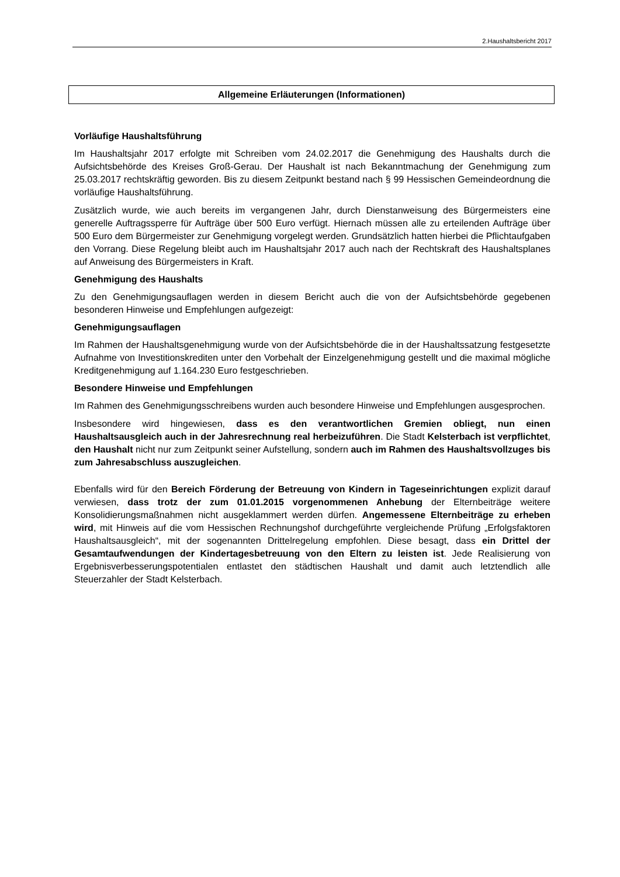2.Haushaltsbericht 2017
Allgemeine Erläuterungen (Informationen)
Vorläufige Haushaltsführung
Im Haushaltsjahr 2017 erfolgte mit Schreiben vom 24.02.2017 die Genehmigung des Haushalts durch die Aufsichtsbehörde des Kreises Groß-Gerau. Der Haushalt ist nach Bekanntmachung der Genehmigung zum 25.03.2017 rechtskräftig geworden. Bis zu diesem Zeitpunkt bestand nach § 99 Hessischen Gemeindeordnung die vorläufige Haushaltsführung.
Zusätzlich wurde, wie auch bereits im vergangenen Jahr, durch Dienstanweisung des Bürgermeisters eine generelle Auftragssperre für Aufträge über 500 Euro verfügt. Hiernach müssen alle zu erteilenden Aufträge über 500 Euro dem Bürgermeister zur Genehmigung vorgelegt werden. Grundsätzlich hatten hierbei die Pflichtaufgaben den Vorrang. Diese Regelung bleibt auch im Haushaltsjahr 2017 auch nach der Rechtskraft des Haushaltsplanes auf Anweisung des Bürgermeisters in Kraft.
Genehmigung des Haushalts
Zu den Genehmigungsauflagen werden in diesem Bericht auch die von der Aufsichtsbehörde gegebenen besonderen Hinweise und Empfehlungen aufgezeigt:
Genehmigungsauflagen
Im Rahmen der Haushaltsgenehmigung wurde von der Aufsichtsbehörde die in der Haushaltssatzung festgesetzte Aufnahme von Investitionskrediten unter den Vorbehalt der Einzelgenehmigung gestellt und die maximal mögliche Kreditgenehmigung auf 1.164.230 Euro festgeschrieben.
Besondere Hinweise und Empfehlungen
Im Rahmen des Genehmigungsschreibens wurden auch besondere Hinweise und Empfehlungen ausgesprochen.
Insbesondere wird hingewiesen, dass es den verantwortlichen Gremien obliegt, nun einen Haushaltsausgleich auch in der Jahresrechnung real herbeizuführen. Die Stadt Kelsterbach ist verpflichtet, den Haushalt nicht nur zum Zeitpunkt seiner Aufstellung, sondern auch im Rahmen des Haushaltsvollzuges bis zum Jahresabschluss auszugleichen.
Ebenfalls wird für den Bereich Förderung der Betreuung von Kindern in Tageseinrichtungen explizit darauf verwiesen, dass trotz der zum 01.01.2015 vorgenommenen Anhebung der Elternbeiträge weitere Konsolidierungsmaßnahmen nicht ausgeklammert werden dürfen. Angemessene Elternbeiträge zu erheben wird, mit Hinweis auf die vom Hessischen Rechnungshof durchgeführte vergleichende Prüfung „Erfolgsfaktoren Haushaltsausgleich“, mit der sogenannten Drittelregelung empfohlen. Diese besagt, dass ein Drittel der Gesamtaufwendungen der Kindertagesbetreuung von den Eltern zu leisten ist. Jede Realisierung von Ergebnisverbesserungspotentialen entlastet den städtischen Haushalt und damit auch letztendlich alle Steuerzahler der Stadt Kelsterbach.